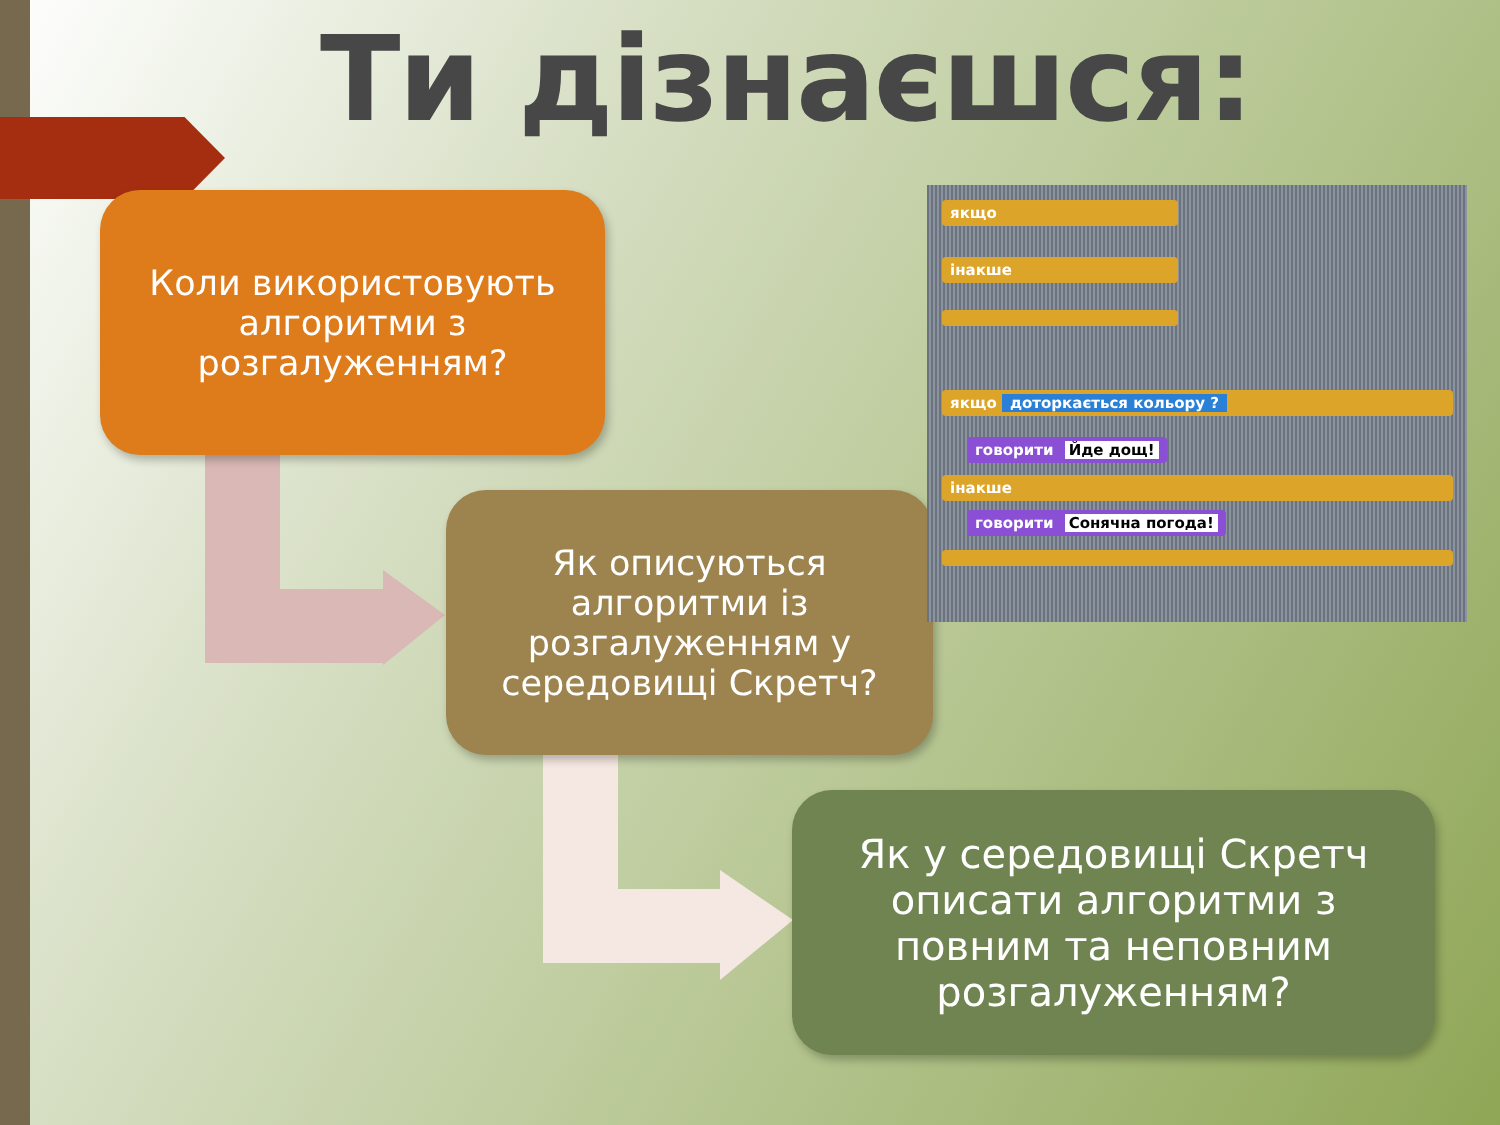Ти дізнаєшся:
Коли використовують
алгоритми з
розгалуженням?
Як описуються
алгоритми із
розгалуженням у
середовищі Скретч?
Як у середовищі Скретч
описати алгоритми з
повним та неповним
розгалуженням?
якщо
інакше
якщо доторкається кольору ?
говорити Йде дощ!
інакше
говорити Сонячна погода!